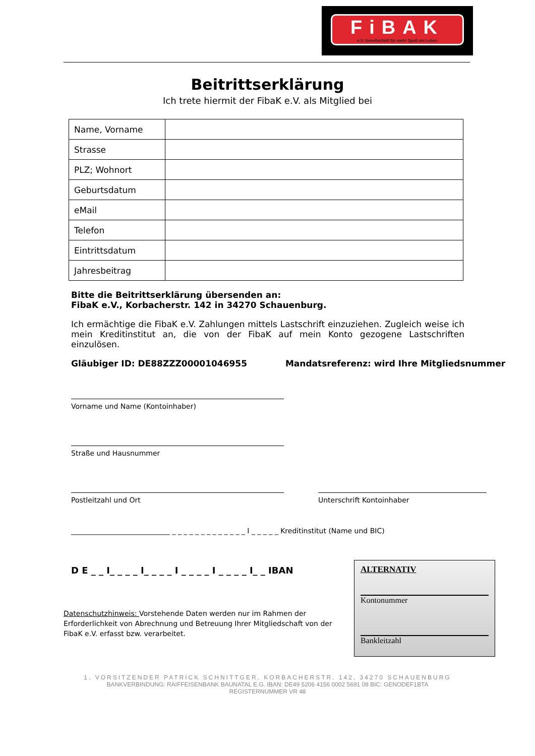FiBAK
e.V. Gesellschaft für mehr Spaß am Leben
Beitrittserklärung
Ich trete hiermit der FibaK e.V. als Mitglied bei
| Name, Vorname | |
| Strasse | |
| PLZ; Wohnort | |
| Geburtsdatum | |
| eMail | |
| Telefon | |
| Eintrittsdatum | |
| Jahresbeitrag | |
Bitte die Beitrittserklärung übersenden an:
FibaK e.V., Korbacherstr. 142 in 34270 Schauenburg.
Ich ermächtige die FibaK e.V. Zahlungen mittels Lastschrift einzuziehen. Zugleich weise ich mein Kreditinstitut an, die von der FibaK auf mein Konto gezogene Lastschriften einzulösen.
Gläubiger ID: DE88ZZZ00001046955 Mandatsreferenz: wird Ihre Mitgliedsnummer
Vorname und Name (Kontoinhaber)
Straße und Hausnummer
Postleitzahl und Ort Unterschrift Kontoinhaber
____________________________ _ _ _ _ _ _ _ _ _ _ _ _ _ I _ _ _ _ _ Kreditinstitut (Name und BIC)
D E _ _ I_ _ _ _ I_ _ _ _ I _ _ _ _ I _ _ _ _ I_ _ IBAN
Datenschutzhinweis: Vorstehende Daten werden nur im Rahmen der Erforderlichkeit von Abrechnung und Betreuung Ihrer Mitgliedschaft von der FibaK e.V. erfasst bzw. verarbeitet.
1. VORSITZENDER PATRICK SCHNITTGER, KORBACHERSTR. 142, 34270 SCHAUENBURG
BANKVERBINDUNG: RAIFFEISENBANK BAUNATAL E.G. IBAN: DE49 5206 4156 0002 5691 08 BIC: GENODEF1BTA
REGISTERNUMMER VR 48
ALTERNATIV
Kontonummer
Bankleitzahl